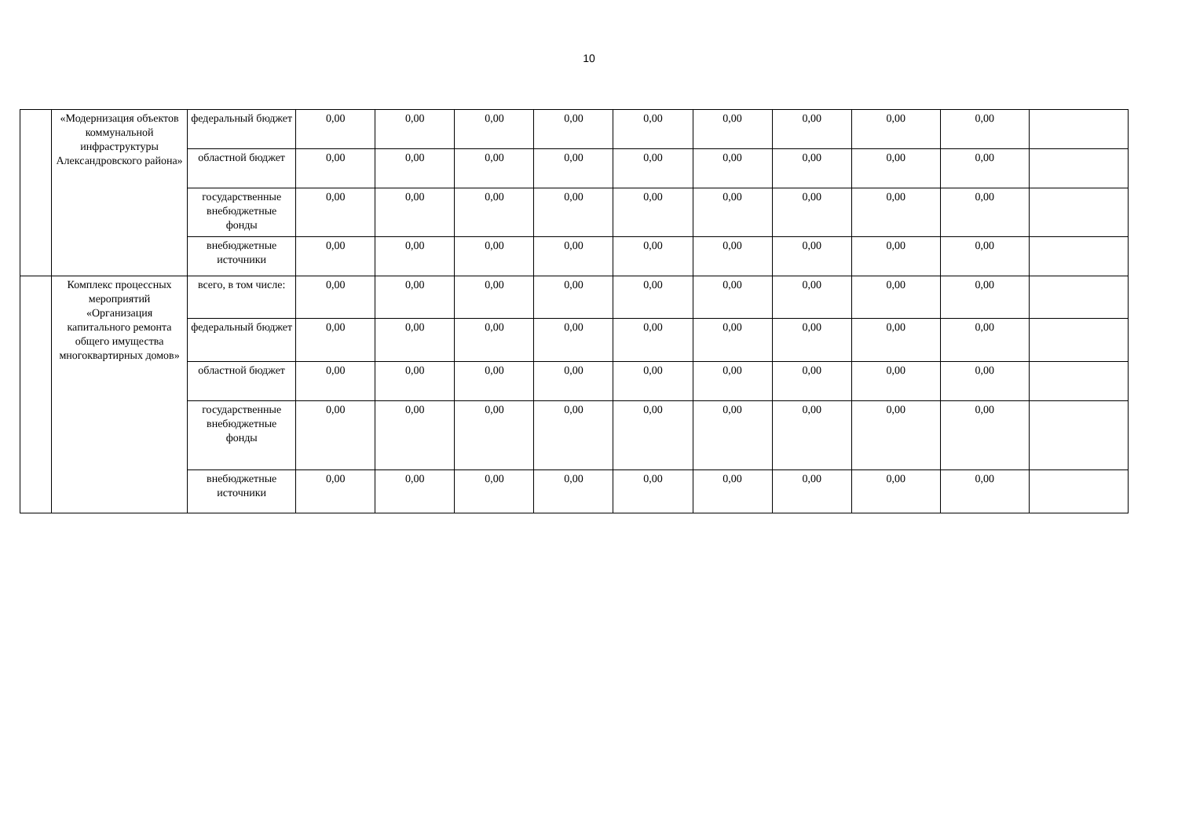10
| | «Модернизация объектов коммунальной инфраструктуры Александровского района» | федеральный бюджет | 0,00 | 0,00 | 0,00 | 0,00 | 0,00 | 0,00 | 0,00 | 0,00 | 0,00 | |
| | | областной бюджет | 0,00 | 0,00 | 0,00 | 0,00 | 0,00 | 0,00 | 0,00 | 0,00 | 0,00 | |
| | | государственные внебюджетные фонды | 0,00 | 0,00 | 0,00 | 0,00 | 0,00 | 0,00 | 0,00 | 0,00 | 0,00 | |
| | | внебюджетные источники | 0,00 | 0,00 | 0,00 | 0,00 | 0,00 | 0,00 | 0,00 | 0,00 | 0,00 | |
| | Комплекс процессных мероприятий «Организация капитального ремонта общего имущества многоквартирных домов» | всего, в том числе: | 0,00 | 0,00 | 0,00 | 0,00 | 0,00 | 0,00 | 0,00 | 0,00 | 0,00 | |
| | | федеральный бюджет | 0,00 | 0,00 | 0,00 | 0,00 | 0,00 | 0,00 | 0,00 | 0,00 | 0,00 | |
| | | областной бюджет | 0,00 | 0,00 | 0,00 | 0,00 | 0,00 | 0,00 | 0,00 | 0,00 | 0,00 | |
| | | государственные внебюджетные фонды | 0,00 | 0,00 | 0,00 | 0,00 | 0,00 | 0,00 | 0,00 | 0,00 | 0,00 | |
| | | внебюджетные источники | 0,00 | 0,00 | 0,00 | 0,00 | 0,00 | 0,00 | 0,00 | 0,00 | 0,00 | |